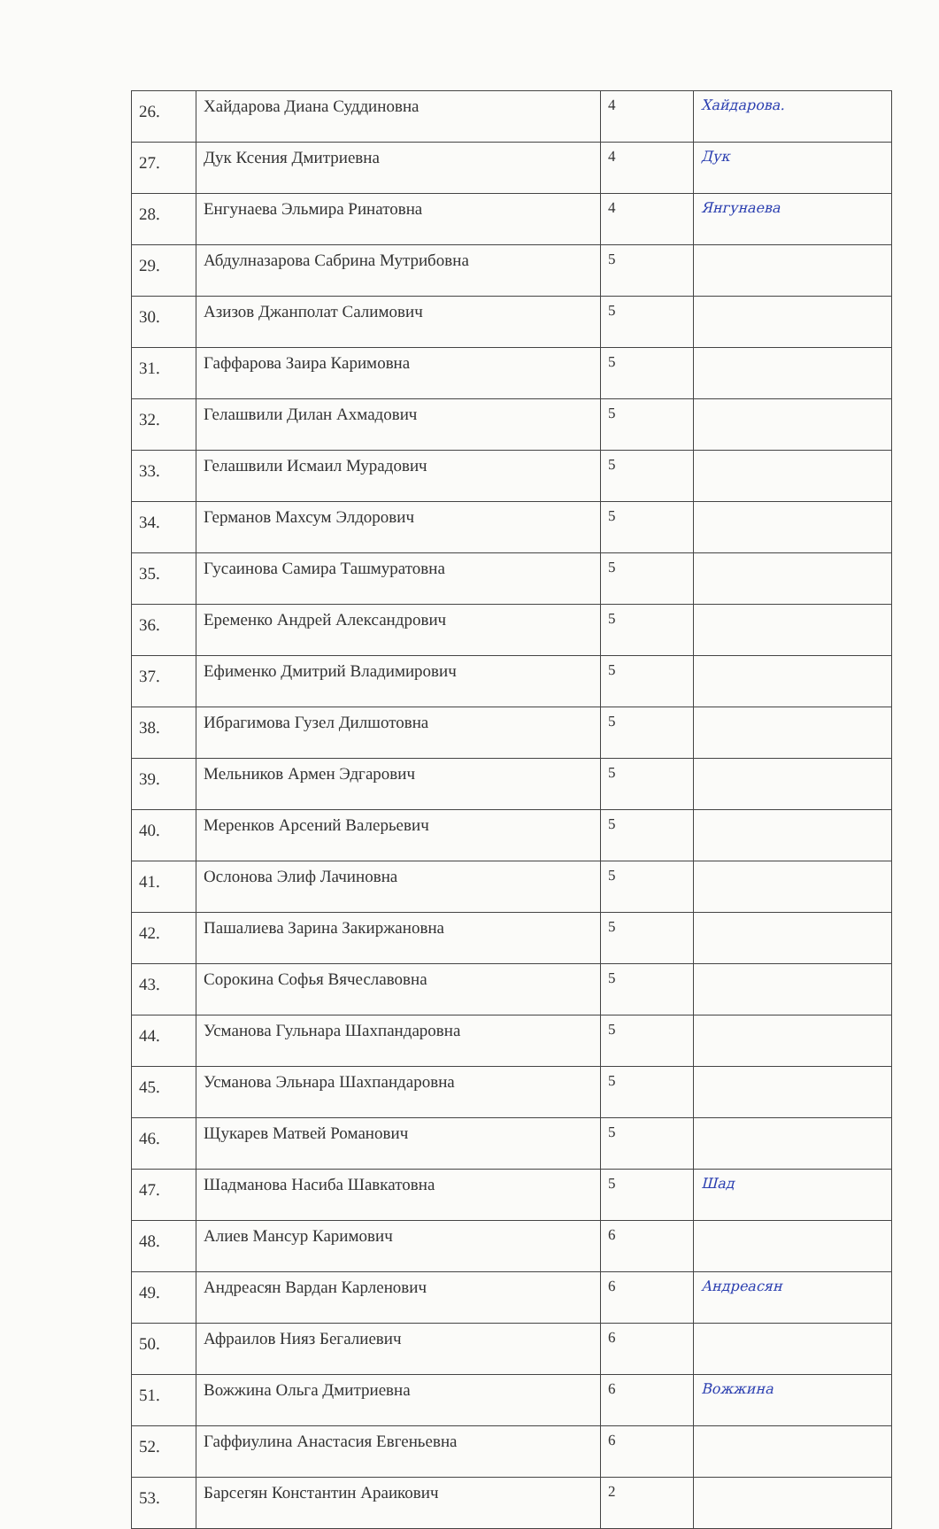| 26. | Хайдарова Диана Суддиновна | 4 | Хайдарова. |
| 27. | Дук Ксения Дмитриевна | 4 | Дук |
| 28. | Енгунаева Эльмира Ринатовна | 4 | Янгунаева |
| 29. | Абдулназарова Сабрина Мутрибовна | 5 | |
| 30. | Азизов Джанполат Салимович | 5 | |
| 31. | Гаффарова Заира Каримовна | 5 | |
| 32. | Гелашвили Дилан Ахмадович | 5 | |
| 33. | Гелашвили Исмаил Мурадович | 5 | |
| 34. | Германов Махсум Элдорович | 5 | |
| 35. | Гусаинова Самира Ташмуратовна | 5 | |
| 36. | Еременко Андрей Александрович | 5 | |
| 37. | Ефименко Дмитрий Владимирович | 5 | |
| 38. | Ибрагимова Гузел Дилшотовна | 5 | |
| 39. | Мельников Армен Эдгарович | 5 | |
| 40. | Меренков Арсений Валерьевич | 5 | |
| 41. | Ослонова Элиф Лачиновна | 5 | |
| 42. | Пашалиева Зарина Закиржановна | 5 | |
| 43. | Сорокина Софья Вячеславовна | 5 | |
| 44. | Усманова Гульнара Шахпандаровна | 5 | |
| 45. | Усманова Эльнара Шахпандаровна | 5 | |
| 46. | Щукарев Матвей Романович | 5 | |
| 47. | Шадманова Насиба Шавкатовна | 5 | Шад |
| 48. | Алиев Мансур Каримович | 6 | |
| 49. | Андреасян Вардан Карленович | 6 | Андреасян |
| 50. | Афраилов Нияз Бегалиевич | 6 | |
| 51. | Вожжина Ольга Дмитриевна | 6 | Вожжина |
| 52. | Гаффиулина Анастасия Евгеньевна | 6 | |
| 53. | Барсегян Константин Араикович | 2 | |